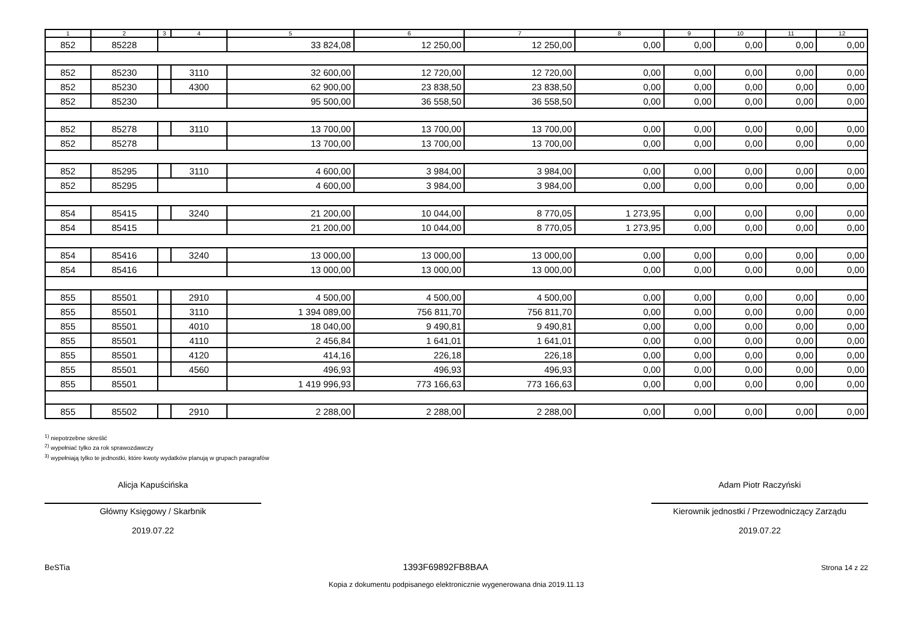| 1 | 2 | 3 | 4 | 5 | 6 | 7 | 8 | 9 | 10 | 11 | 12 |
| --- | --- | --- | --- | --- | --- | --- | --- | --- | --- | --- | --- |
| 852 | 85228 | | | 33 824,08 | 12 250,00 | 12 250,00 | 0,00 | 0,00 | 0,00 | 0,00 | 0,00 |
| 852 | 85230 | | 3110 | 32 600,00 | 12 720,00 | 12 720,00 | 0,00 | 0,00 | 0,00 | 0,00 | 0,00 |
| 852 | 85230 | | 4300 | 62 900,00 | 23 838,50 | 23 838,50 | 0,00 | 0,00 | 0,00 | 0,00 | 0,00 |
| 852 | 85230 | | | 95 500,00 | 36 558,50 | 36 558,50 | 0,00 | 0,00 | 0,00 | 0,00 | 0,00 |
| 852 | 85278 | | 3110 | 13 700,00 | 13 700,00 | 13 700,00 | 0,00 | 0,00 | 0,00 | 0,00 | 0,00 |
| 852 | 85278 | | | 13 700,00 | 13 700,00 | 13 700,00 | 0,00 | 0,00 | 0,00 | 0,00 | 0,00 |
| 852 | 85295 | | 3110 | 4 600,00 | 3 984,00 | 3 984,00 | 0,00 | 0,00 | 0,00 | 0,00 | 0,00 |
| 852 | 85295 | | | 4 600,00 | 3 984,00 | 3 984,00 | 0,00 | 0,00 | 0,00 | 0,00 | 0,00 |
| 854 | 85415 | | 3240 | 21 200,00 | 10 044,00 | 8 770,05 | 1 273,95 | 0,00 | 0,00 | 0,00 | 0,00 |
| 854 | 85415 | | | 21 200,00 | 10 044,00 | 8 770,05 | 1 273,95 | 0,00 | 0,00 | 0,00 | 0,00 |
| 854 | 85416 | | 3240 | 13 000,00 | 13 000,00 | 13 000,00 | 0,00 | 0,00 | 0,00 | 0,00 | 0,00 |
| 854 | 85416 | | | 13 000,00 | 13 000,00 | 13 000,00 | 0,00 | 0,00 | 0,00 | 0,00 | 0,00 |
| 855 | 85501 | | 2910 | 4 500,00 | 4 500,00 | 4 500,00 | 0,00 | 0,00 | 0,00 | 0,00 | 0,00 |
| 855 | 85501 | | 3110 | 1 394 089,00 | 756 811,70 | 756 811,70 | 0,00 | 0,00 | 0,00 | 0,00 | 0,00 |
| 855 | 85501 | | 4010 | 18 040,00 | 9 490,81 | 9 490,81 | 0,00 | 0,00 | 0,00 | 0,00 | 0,00 |
| 855 | 85501 | | 4110 | 2 456,84 | 1 641,01 | 1 641,01 | 0,00 | 0,00 | 0,00 | 0,00 | 0,00 |
| 855 | 85501 | | 4120 | 414,16 | 226,18 | 226,18 | 0,00 | 0,00 | 0,00 | 0,00 | 0,00 |
| 855 | 85501 | | 4560 | 496,93 | 496,93 | 496,93 | 0,00 | 0,00 | 0,00 | 0,00 | 0,00 |
| 855 | 85501 | | | 1 419 996,93 | 773 166,63 | 773 166,63 | 0,00 | 0,00 | 0,00 | 0,00 | 0,00 |
| 855 | 85502 | | 2910 | 2 288,00 | 2 288,00 | 2 288,00 | 0,00 | 0,00 | 0,00 | 0,00 | 0,00 |
<sup>1)</sup> niepotrzebne skreślić
<sup>2)</sup> wypełniać tylko za rok sprawozdawczy
<sup>3)</sup> wypełniają tylko te jednostki, które kwoty wydatków planują w grupach paragrafów
Alicja Kapuścińska
Główny Księgowy / Skarbnik
2019.07.22
Adam Piotr Raczyński
Kierownik jednostki / Przewodniczący Zarządu
2019.07.22
BeSTia 1393F69892FB8BAA Strona 14 z 22
Kopia z dokumentu podpisanego elektronicznie wygenerowana dnia 2019.11.13